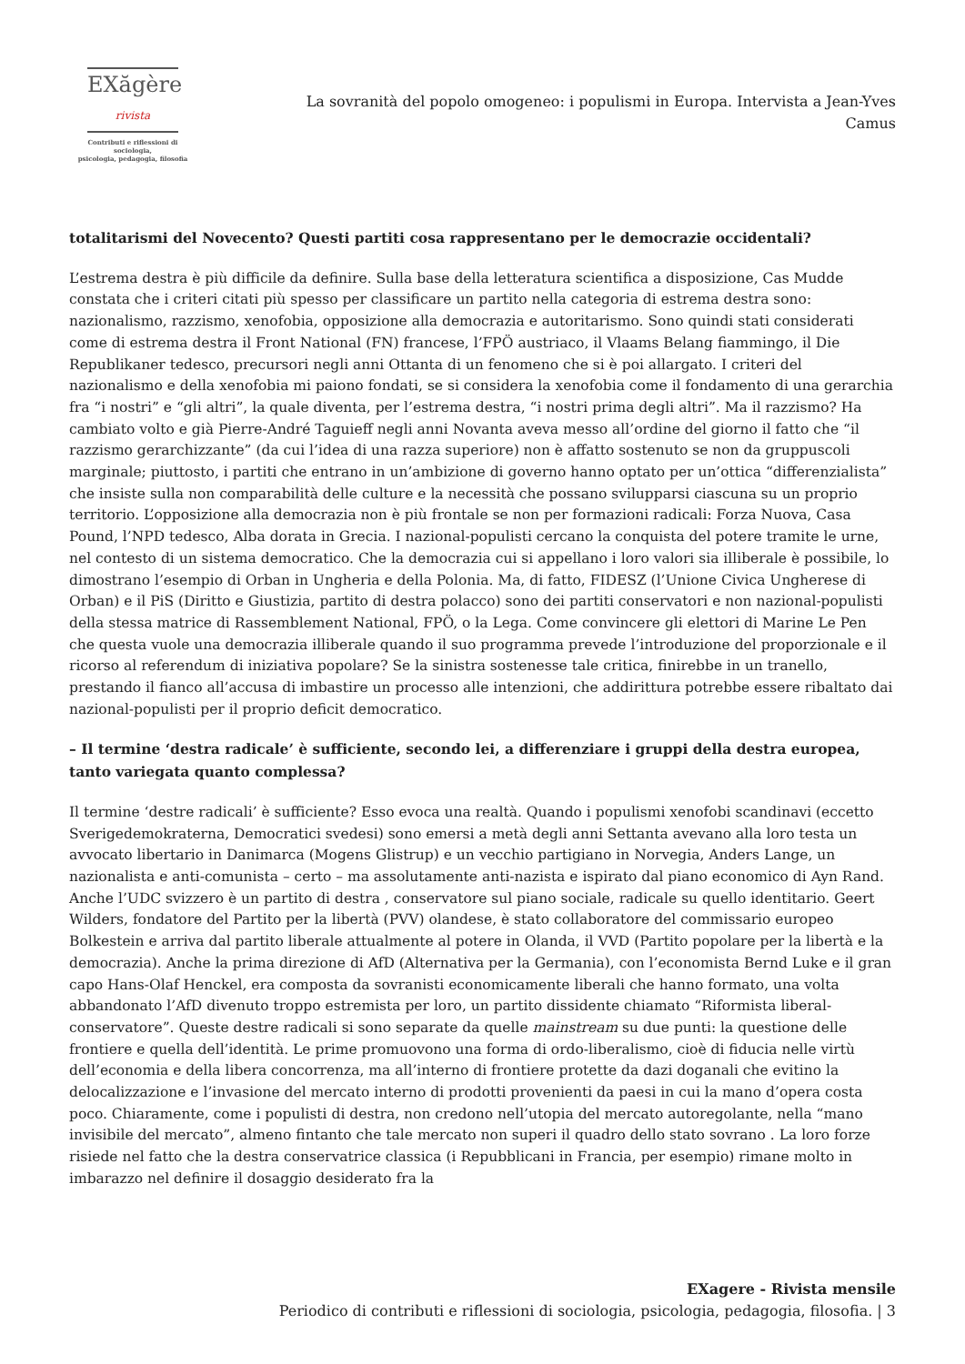EXăgère rivista
Contributi e riflessioni di sociologia,
psicologia, pedagogia, filosofia
La sovranità del popolo omogeneo: i populismi in Europa. Intervista a Jean-Yves Camus
totalitarismi del Novecento? Questi partiti cosa rappresentano per le democrazie occidentali?
L’estrema destra è più difficile da definire. Sulla base della letteratura scientifica a disposizione, Cas Mudde constata che i criteri citati più spesso per classificare un partito nella categoria di estrema destra sono: nazionalismo, razzismo, xenofobia, opposizione alla democrazia e autoritarismo. Sono quindi stati considerati come di estrema destra il Front National (FN) francese, l’FPÖ austriaco, il Vlaams Belang fiammingo, il Die Republikaner tedesco, precursori negli anni Ottanta di un fenomeno che si è poi allargato. I criteri del nazionalismo e della xenofobia mi paiono fondati, se si considera la xenofobia come il fondamento di una gerarchia fra “i nostri” e “gli altri”, la quale diventa, per l’estrema destra, “i nostri prima degli altri”. Ma il razzismo? Ha cambiato volto e già Pierre-André Taguieff negli anni Novanta aveva messo all’ordine del giorno il fatto che “il razzismo gerarchizzante” (da cui l’idea di una razza superiore) non è affatto sostenuto se non da gruppuscoli marginale; piuttosto, i partiti che entrano in un’ambizione di governo hanno optato per un’ottica “differenzialista” che insiste sulla non comparabilità delle culture e la necessità che possano svilupparsi ciascuna su un proprio territorio. L’opposizione alla democrazia non è più frontale se non per formazioni radicali: Forza Nuova, Casa Pound, l’NPD tedesco, Alba dorata in Grecia. I nazional-populisti cercano la conquista del potere tramite le urne, nel contesto di un sistema democratico. Che la democrazia cui si appellano i loro valori sia illiberale è possibile, lo dimostrano l’esempio di Orban in Ungheria e della Polonia. Ma, di fatto, FIDESZ (l’Unione Civica Ungherese di Orban) e il PiS (Diritto e Giustizia, partito di destra polacco) sono dei partiti conservatori e non nazional-populisti della stessa matrice di Rassemblement National, FPÖ, o la Lega. Come convincere gli elettori di Marine Le Pen che questa vuole una democrazia illiberale quando il suo programma prevede l’introduzione del proporzionale e il ricorso al referendum di iniziativa popolare? Se la sinistra sostenesse tale critica, finirebbe in un tranello, prestando il fianco all’accusa di imbastire un processo alle intenzioni, che addirittura potrebbe essere ribaltato dai nazional-populisti per il proprio deficit democratico.
– Il termine ‘destra radicale’ è sufficiente, secondo lei, a differenziare i gruppi della destra europea, tanto variegata quanto complessa?
Il termine ‘destre radicali’ è sufficiente? Esso evoca una realtà. Quando i populismi xenofobi scandinavi (eccetto Sverigedemokraterna, Democratici svedesi) sono emersi a metà degli anni Settanta avevano alla loro testa un avvocato libertario in Danimarca (Mogens Glistrup) e un vecchio partigiano in Norvegia, Anders Lange, un nazionalista e anti-comunista – certo – ma assolutamente anti-nazista e ispirato dal piano economico di Ayn Rand. Anche l’UDC svizzero è un partito di destra , conservatore sul piano sociale, radicale su quello identitario. Geert Wilders, fondatore del Partito per la libertà (PVV) olandese, è stato collaboratore del commissario europeo Bolkestein e arriva dal partito liberale attualmente al potere in Olanda, il VVD (Partito popolare per la libertà e la democrazia). Anche la prima direzione di AfD (Alternativa per la Germania), con l’economista Bernd Luke e il gran capo Hans-Olaf Henckel, era composta da sovranisti economicamente liberali che hanno formato, una volta abbandonato l’AfD divenuto troppo estremista per loro, un partito dissidente chiamato “Riformista liberal-conservatore”. Queste destre radicali si sono separate da quelle mainstream su due punti: la questione delle frontiere e quella dell’identità. Le prime promuovono una forma di ordo-liberalismo, cioè di fiducia nelle virtù dell’economia e della libera concorrenza, ma all’interno di frontiere protette da dazi doganali che evitino la delocalizzazione e l’invasione del mercato interno di prodotti provenienti da paesi in cui la mano d’opera costa poco. Chiaramente, come i populisti di destra, non credono nell’utopia del mercato autoregolante, nella “mano invisibile del mercato”, almeno fintanto che tale mercato non superi il quadro dello stato sovrano . La loro forze risiede nel fatto che la destra conservatrice classica (i Repubblicani in Francia, per esempio) rimane molto in imbarazzo nel definire il dosaggio desiderato fra la
EXagere - Rivista mensile
Periodico di contributi e riflessioni di sociologia, psicologia, pedagogia, filosofia. | 3